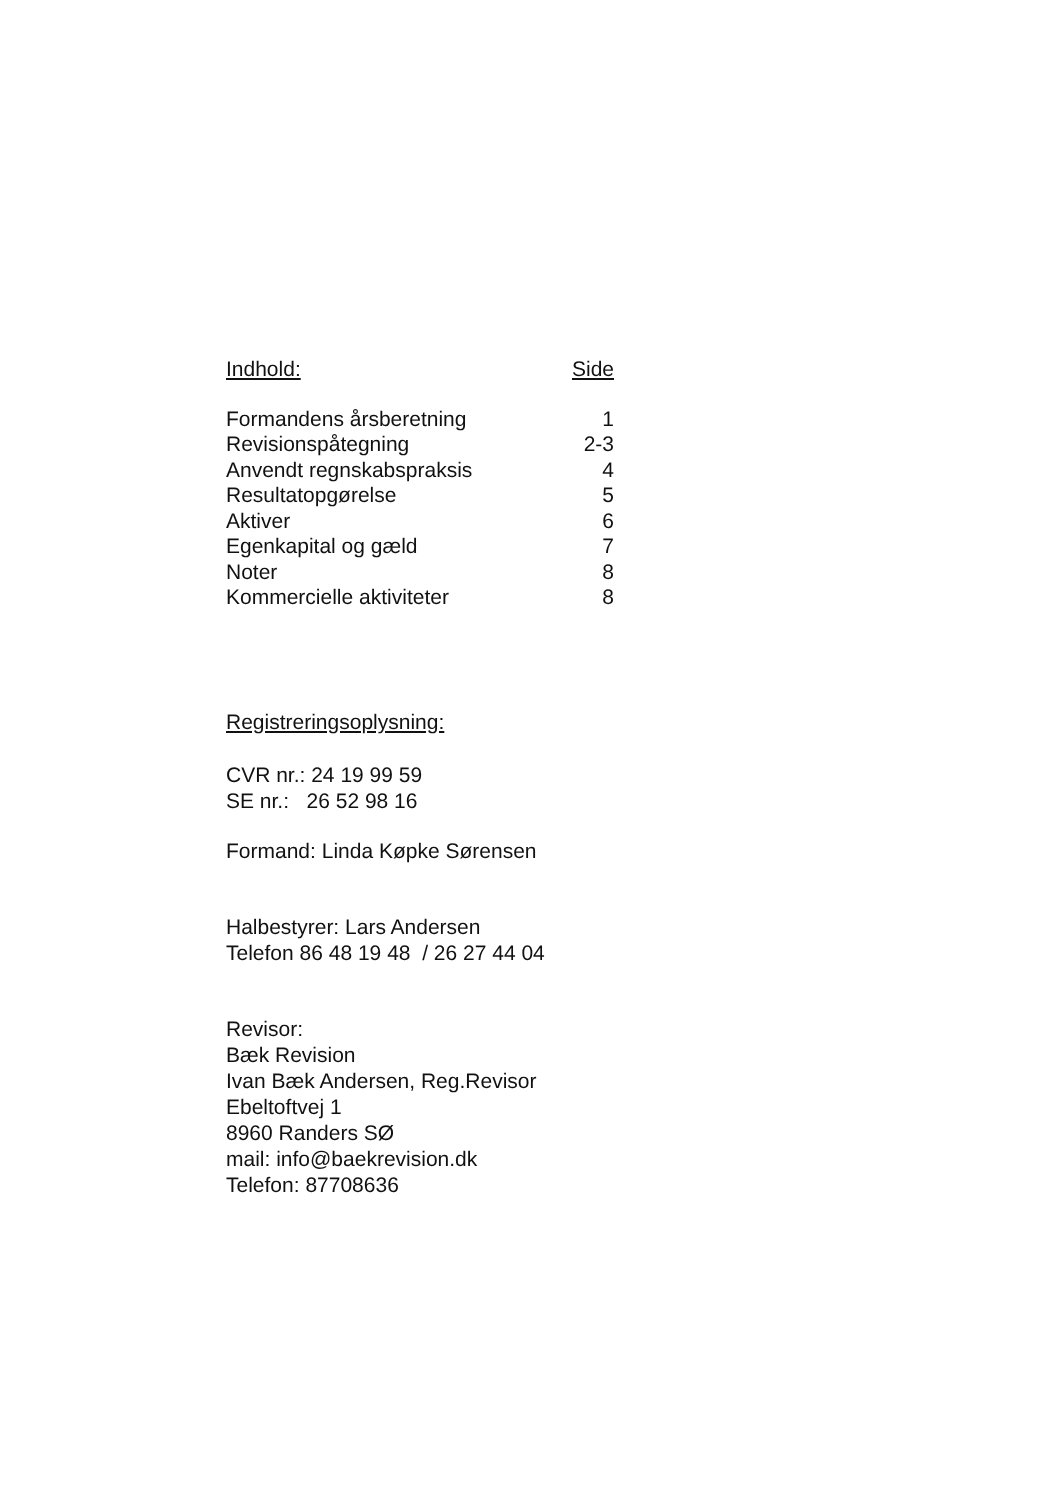| Indhold: | Side |
| --- | --- |
| Formandens årsberetning | 1 |
| Revisionspåtegning | 2-3 |
| Anvendt regnskabspraksis | 4 |
| Resultatopgørelse | 5 |
| Aktiver | 6 |
| Egenkapital og gæld | 7 |
| Noter | 8 |
| Kommercielle aktiviteter | 8 |
Registreringsoplysning:
CVR nr.: 24 19 99 59
SE nr.: 26 52 98 16
Formand: Linda Køpke Sørensen
Halbestyrer: Lars Andersen
Telefon 86 48 19 48 / 26 27 44 04
Revisor:
Bæk Revision
Ivan Bæk Andersen, Reg.Revisor
Ebeltoftvej 1
8960 Randers SØ
mail: info@baekrevision.dk
Telefon: 87708636